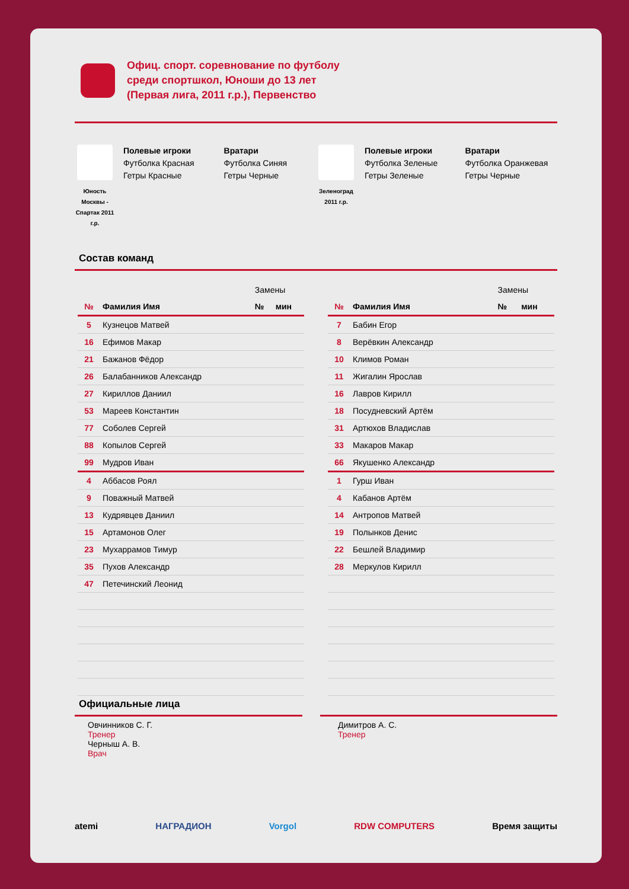Офиц. спорт. соревнование по футболу
среди спортшкол, Юноши до 13 лет
(Первая лига, 2011 г.р.), Первенство
Юность Москвы - Спартак 2011 г.р.
Полевые игроки
Футболка Красная
Гетры Красные
Вратари
Футболка Синяя
Гетры Черные
Зеленоград 2011 г.р.
Полевые игроки
Футболка Зеленые
Гетры Зеленые
Вратари
Футболка Оранжевая
Гетры Черные
Состав команд
| | | Замены | |
| № | Фамилия Имя | № | мин |
| 5 | Кузнецов Матвей | | |
| 16 | Ефимов Макар | | |
| 21 | Бажанов Фёдор | | |
| 26 | Балабанников Александр | | |
| 27 | Кириллов Даниил | | |
| 53 | Мареев Константин | | |
| 77 | Соболев Сергей | | |
| 88 | Копылов Сергей | | |
| 99 | Мудров Иван | | |
| 4 | Аббасов Роял | | |
| 9 | Поважный Матвей | | |
| 13 | Кудрявцев Даниил | | |
| 15 | Артамонов Олег | | |
| 23 | Мухаррамов Тимур | | |
| 35 | Пухов Александр | | |
| 47 | Петечинский Леонид | | |
| | | Замены | |
| № | Фамилия Имя | № | мин |
| 7 | Бабин Егор | | |
| 8 | Верёвкин Александр | | |
| 10 | Климов Роман | | |
| 11 | Жигалин Ярослав | | |
| 16 | Лавров Кирилл | | |
| 18 | Посудневский Артём | | |
| 31 | Артюхов Владислав | | |
| 33 | Макаров Макар | | |
| 66 | Якушенко Александр | | |
| 1 | Гурш Иван | | |
| 4 | Кабанов Артём | | |
| 14 | Антропов Матвей | | |
| 19 | Полынков Денис | | |
| 22 | Бешлей Владимир | | |
| 28 | Меркулов Кирилл | | |
Официальные лица
Овчинников С. Г.
Тренер
Черныш А. В.
Врач
Димитров А. С.
Тренер
atemi НАГРАДИОН Vorgol RDW COMPUTERS Время защиты